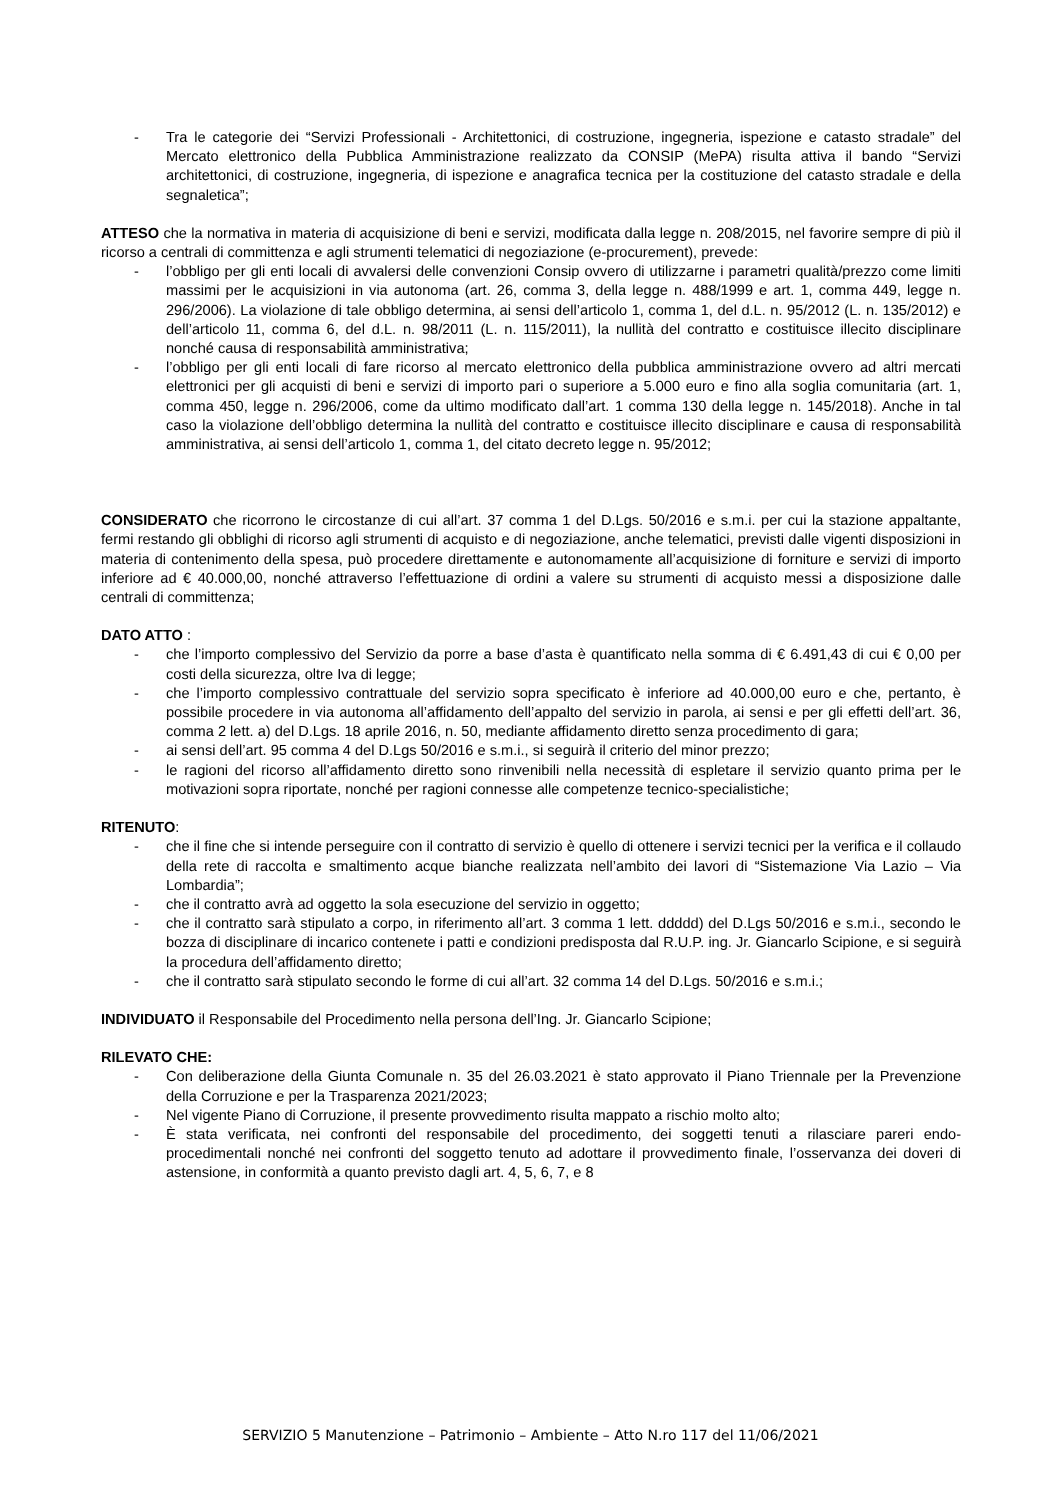- Tra le categorie dei “Servizi Professionali - Architettonici, di costruzione, ingegneria, ispezione e catasto stradale” del Mercato elettronico della Pubblica Amministrazione realizzato da CONSIP (MePA) risulta attiva il bando “Servizi architettonici, di costruzione, ingegneria, di ispezione e anagrafica tecnica per la costituzione del catasto stradale e della segnaletica”;
ATTESO che la normativa in materia di acquisizione di beni e servizi, modificata dalla legge n. 208/2015, nel favorire sempre di più il ricorso a centrali di committenza e agli strumenti telematici di negoziazione (e-procurement), prevede:
- l’obbligo per gli enti locali di avvalersi delle convenzioni Consip ovvero di utilizzarne i parametri qualità/prezzo come limiti massimi per le acquisizioni in via autonoma (art. 26, comma 3, della legge n. 488/1999 e art. 1, comma 449, legge n. 296/2006). La violazione di tale obbligo determina, ai sensi dell’articolo 1, comma 1, del d.L. n. 95/2012 (L. n. 135/2012) e dell’articolo 11, comma 6, del d.L. n. 98/2011 (L. n. 115/2011), la nullità del contratto e costituisce illecito disciplinare nonché causa di responsabilità amministrativa;
- l’obbligo per gli enti locali di fare ricorso al mercato elettronico della pubblica amministrazione ovvero ad altri mercati elettronici per gli acquisti di beni e servizi di importo pari o superiore a 5.000 euro e fino alla soglia comunitaria (art. 1, comma 450, legge n. 296/2006, come da ultimo modificato dall’art. 1 comma 130 della legge n. 145/2018). Anche in tal caso la violazione dell’obbligo determina la nullità del contratto e costituisce illecito disciplinare e causa di responsabilità amministrativa, ai sensi dell’articolo 1, comma 1, del citato decreto legge n. 95/2012;
CONSIDERATO che ricorrono le circostanze di cui all’art. 37 comma 1 del D.Lgs. 50/2016 e s.m.i. per cui la stazione appaltante, fermi restando gli obblighi di ricorso agli strumenti di acquisto e di negoziazione, anche telematici, previsti dalle vigenti disposizioni in materia di contenimento della spesa, può procedere direttamente e autonomamente all’acquisizione di forniture e servizi di importo inferiore ad € 40.000,00, nonché attraverso l’effettuazione di ordini a valere su strumenti di acquisto messi a disposizione dalle centrali di committenza;
DATO ATTO :
- che l’importo complessivo del Servizio da porre a base d’asta è quantificato nella somma di € 6.491,43 di cui € 0,00 per costi della sicurezza, oltre Iva di legge;
- che l’importo complessivo contrattuale del servizio sopra specificato è inferiore ad 40.000,00 euro e che, pertanto, è possibile procedere in via autonoma all’affidamento dell’appalto del servizio in parola, ai sensi e per gli effetti dell’art. 36, comma 2 lett. a) del D.Lgs. 18 aprile 2016, n. 50, mediante affidamento diretto senza procedimento di gara;
- ai sensi dell’art. 95 comma 4 del D.Lgs 50/2016 e s.m.i., si seguirà il criterio del minor prezzo;
- le ragioni del ricorso all’affidamento diretto sono rinvenibili nella necessità di espletare il servizio quanto prima per le motivazioni sopra riportate, nonché per ragioni connesse alle competenze tecnico-specialistiche;
RITENUTO:
- che il fine che si intende perseguire con il contratto di servizio è quello di ottenere i servizi tecnici per la verifica e il collaudo della rete di raccolta e smaltimento acque bianche realizzata nell’ambito dei lavori di “Sistemazione Via Lazio – Via Lombardia”;
- che il contratto avrà ad oggetto la sola esecuzione del servizio in oggetto;
- che il contratto sarà stipulato a corpo, in riferimento all’art. 3 comma 1 lett. ddddd) del D.Lgs 50/2016 e s.m.i., secondo le bozza di disciplinare di incarico contenete i patti e condizioni predisposta dal R.U.P. ing. Jr. Giancarlo Scipione, e si seguirà la procedura dell’affidamento diretto;
- che il contratto sarà stipulato secondo le forme di cui all’art. 32 comma 14 del D.Lgs. 50/2016 e s.m.i.;
INDIVIDUATO il Responsabile del Procedimento nella persona dell’Ing. Jr. Giancarlo Scipione;
RILEVATO CHE:
- Con deliberazione della Giunta Comunale n. 35 del 26.03.2021 è stato approvato il Piano Triennale per la Prevenzione della Corruzione e per la Trasparenza 2021/2023;
- Nel vigente Piano di Corruzione, il presente provvedimento risulta mappato a rischio molto alto;
- È stata verificata, nei confronti del responsabile del procedimento, dei soggetti tenuti a rilasciare pareri endo-procedimentali nonché nei confronti del soggetto tenuto ad adottare il provvedimento finale, l’osservanza dei doveri di astensione, in conformità a quanto previsto dagli art. 4, 5, 6, 7, e 8
SERVIZIO 5 Manutenzione – Patrimonio – Ambiente – Atto N.ro 117 del 11/06/2021